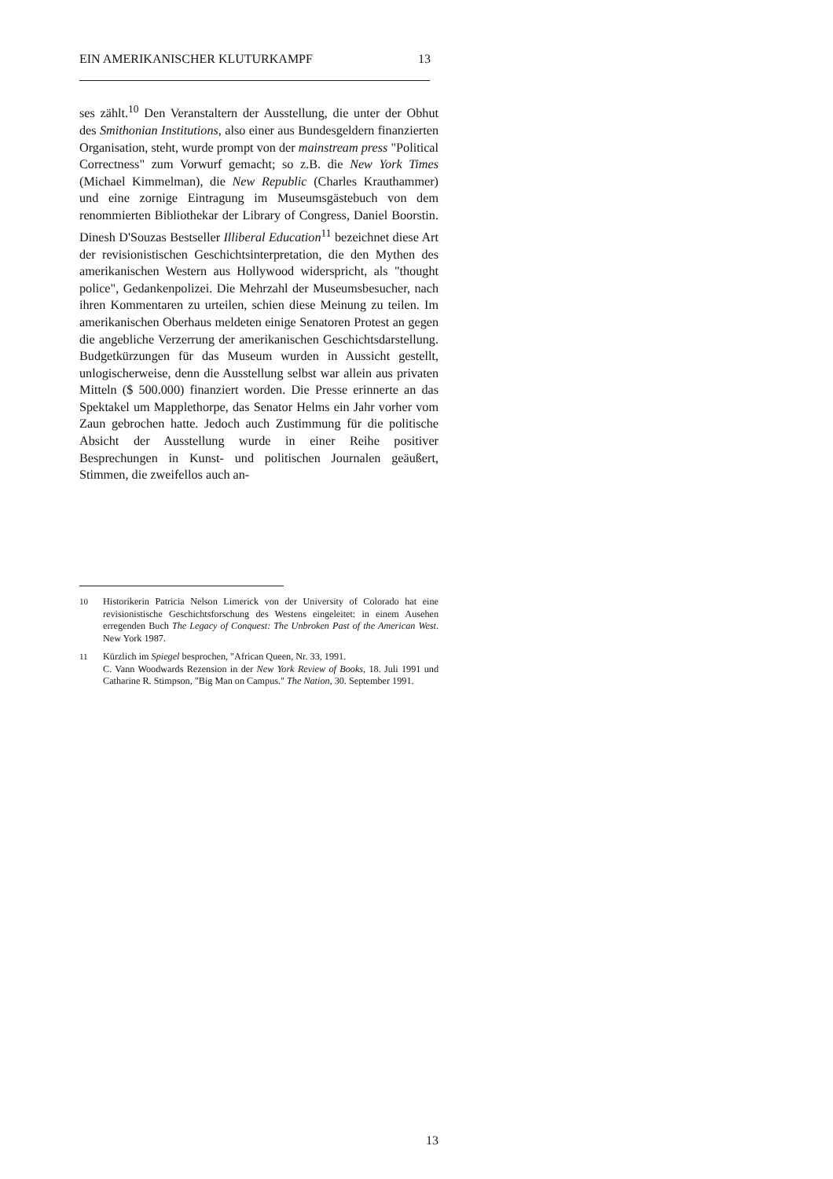EIN AMERIKANISCHER KLUTURKAMPF 13
ses zählt.<sup>10</sup> Den Veranstaltern der Ausstellung, die unter der Obhut des Smithonian Institutions, also einer aus Bundesgeldern finanzierten Organisation, steht, wurde prompt von der mainstream press "Political Correctness" zum Vorwurf gemacht; so z.B. die New York Times (Michael Kimmelman), die New Republic (Charles Krauthammer) und eine zornige Eintragung im Museumsgästebuch von dem renommierten Bibliothekar der Library of Congress, Daniel Boorstin. Dinesh D'Souzas Bestseller Illiberal Education<sup>11</sup> bezeichnet diese Art der revisionistischen Geschichtsinterpretation, die den Mythen des amerikanischen Western aus Hollywood widerspricht, als "thought police", Gedankenpolizei. Die Mehrzahl der Museumsbesucher, nach ihren Kommentaren zu urteilen, schien diese Meinung zu teilen. Im amerikanischen Oberhaus meldeten einige Senatoren Protest an gegen die angebliche Verzerrung der amerikanischen Geschichtsdarstellung. Budgetkürzungen für das Museum wurden in Aussicht gestellt, unlogischerweise, denn die Ausstellung selbst war allein aus privaten Mitteln ($ 500.000) finanziert worden. Die Presse erinnerte an das Spektakel um Mapplethorpe, das Senator Helms ein Jahr vorher vom Zaun gebrochen hatte. Jedoch auch Zustimmung für die politische Absicht der Ausstellung wurde in einer Reihe positiver Besprechungen in Kunst- und politischen Journalen geäußert, Stimmen, die zweifellos auch an-
10 Historikerin Patricia Nelson Limerick von der University of Colorado hat eine revisionistische Geschichtsforschung des Westens eingeleitet: in einem Ausehen erregenden Buch The Legacy of Conquest: The Unbroken Past of the American West. New York 1987.
11 Kürzlich im Spiegel besprochen, "African Queen, Nr. 33, 1991.
C. Vann Woodwards Rezension in der New York Review of Books, 18. Juli 1991 und Catharine R. Stimpson, "Big Man on Campus." The Nation, 30. September 1991.
13